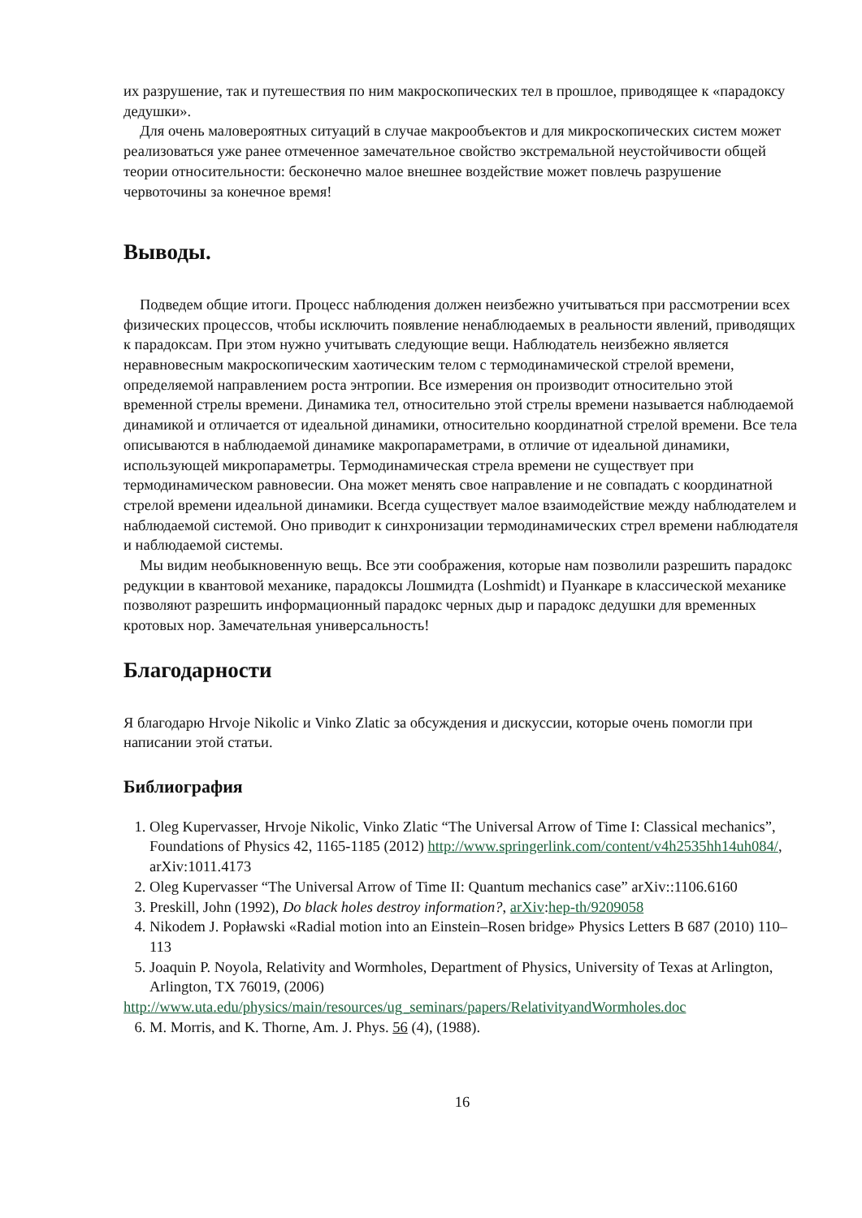их разрушение, так и путешествия по ним макроскопических тел в прошлое, приводящее к «парадоксу дедушки».
Для очень маловероятных ситуаций в случае макрообъектов и для микроскопических систем может реализоваться уже ранее отмеченное замечательное свойство экстремальной неустойчивости общей теории относительности: бесконечно малое внешнее воздействие может повлечь разрушение червоточины за конечное время!
Выводы.
Подведем общие итоги. Процесс наблюдения должен неизбежно учитываться при рассмотрении всех физических процессов, чтобы исключить появление ненаблюдаемых в реальности явлений, приводящих к парадоксам. При этом нужно учитывать следующие вещи. Наблюдатель неизбежно является неравновесным макроскопическим хаотическим телом с термодинамической стрелой времени, определяемой направлением роста энтропии. Все измерения он производит относительно этой временной стрелы времени. Динамика тел, относительно этой стрелы времени называется наблюдаемой динамикой и отличается от идеальной динамики, относительно координатной стрелой времени. Все тела описываются в наблюдаемой динамике макропараметрами, в отличие от идеальной динамики, использующей микропараметры. Термодинамическая стрела времени не существует при термодинамическом равновесии. Она может менять свое направление и не совпадать с координатной стрелой времени идеальной динамики. Всегда существует малое взаимодействие между наблюдателем и наблюдаемой системой. Оно приводит к синхронизации термодинамических стрел времени наблюдателя и наблюдаемой системы.
Мы видим необыкновенную вещь. Все эти соображения, которые нам позволили разрешить парадокс редукции в квантовой механике, парадоксы Лошмидта (Loshmidt) и Пуанкаре в классической механике позволяют разрешить информационный парадокс черных дыр и парадокс дедушки для временных кротовых нор. Замечательная универсальность!
Благодарности
Я благодарю Hrvoje Nikolic и Vinko Zlatic за обсуждения и дискуссии, которые очень помогли при написании этой статьи.
Библиография
1. Oleg Kupervasser, Hrvoje Nikolic, Vinko Zlatic “The Universal Arrow of Time I: Classical mechanics”, Foundations of Physics 42, 1165-1185 (2012) http://www.springerlink.com/content/v4h2535hh14uh084/, arXiv:1011.4173
2. Oleg Kupervasser “The Universal Arrow of Time II: Quantum mechanics case” arXiv::1106.6160
3. Preskill, John (1992), Do black holes destroy information?, arXiv:hep-th/9209058
4. Nikodem J. Popławski «Radial motion into an Einstein–Rosen bridge» Physics Letters B 687 (2010) 110–113
5. Joaquin P. Noyola, Relativity and Wormholes, Department of Physics, University of Texas at Arlington, Arlington, TX 76019, (2006)
http://www.uta.edu/physics/main/resources/ug_seminars/papers/RelativityandWormholes.doc
6. M. Morris, and K. Thorne, Am. J. Phys. 56 (4), (1988).
16